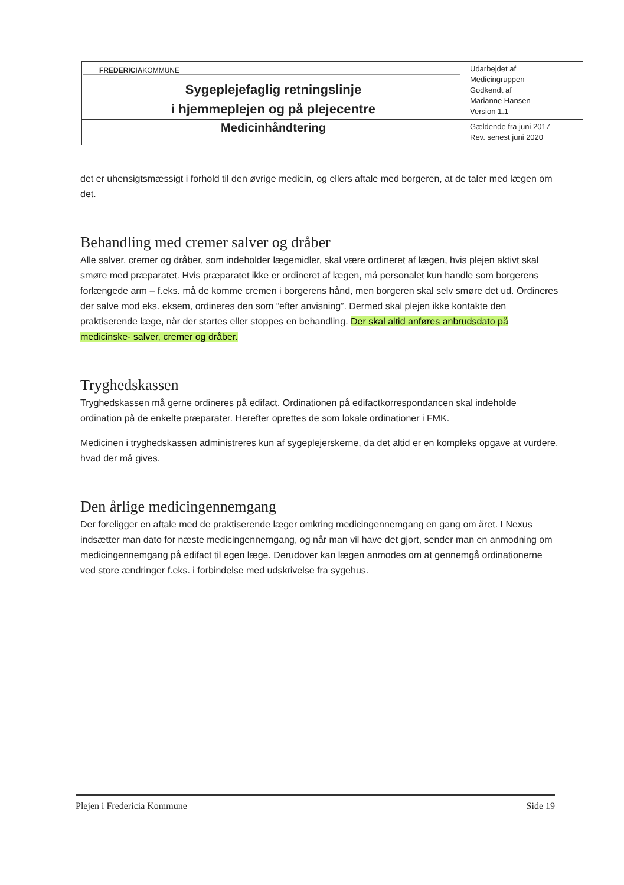| FREDERICIA KOMMUNE Sygeplejefaglig retningslinje i hjemmeplejen og på plejecentre | Udarbejdet af Medicingruppen Godkendt af Marianne Hansen Version 1.1 |
| Medicinhåndtering | Gældende fra juni 2017 Rev. senest juni 2020 |
det er uhensigtsmæssigt i forhold til den øvrige medicin, og ellers aftale med borgeren, at de taler med lægen om det.
Behandling med cremer salver og dråber
Alle salver, cremer og dråber, som indeholder lægemidler, skal være ordineret af lægen, hvis plejen aktivt skal smøre med præparatet. Hvis præparatet ikke er ordineret af lægen, må personalet kun handle som borgerens forlængede arm – f.eks. må de komme cremen i borgerens hånd, men borgeren skal selv smøre det ud. Ordineres der salve mod eks. eksem, ordineres den som ”efter anvisning”. Dermed skal plejen ikke kontakte den praktiserende læge, når der startes eller stoppes en behandling. Der skal altid anføres anbrudsdato på medicinske- salver, cremer og dråber.
Tryghedskassen
Tryghedskassen må gerne ordineres på edifact. Ordinationen på edifactkorrespondancen skal indeholde ordination på de enkelte præparater. Herefter oprettes de som lokale ordinationer i FMK.
Medicinen i tryghedskassen administreres kun af sygeplejerskerne, da det altid er en kompleks opgave at vurdere, hvad der må gives.
Den årlige medicingennemgang
Der foreligger en aftale med de praktiserende læger omkring medicingennemgang en gang om året. I Nexus indsætter man dato for næste medicingennemgang, og når man vil have det gjort, sender man en anmodning om medicingennemgang på edifact til egen læge. Derudover kan lægen anmodes om at gennemgå ordinationerne ved store ændringer f.eks. i forbindelse med udskrivelse fra sygehus.
Plejen i Fredericia Kommune Side 19